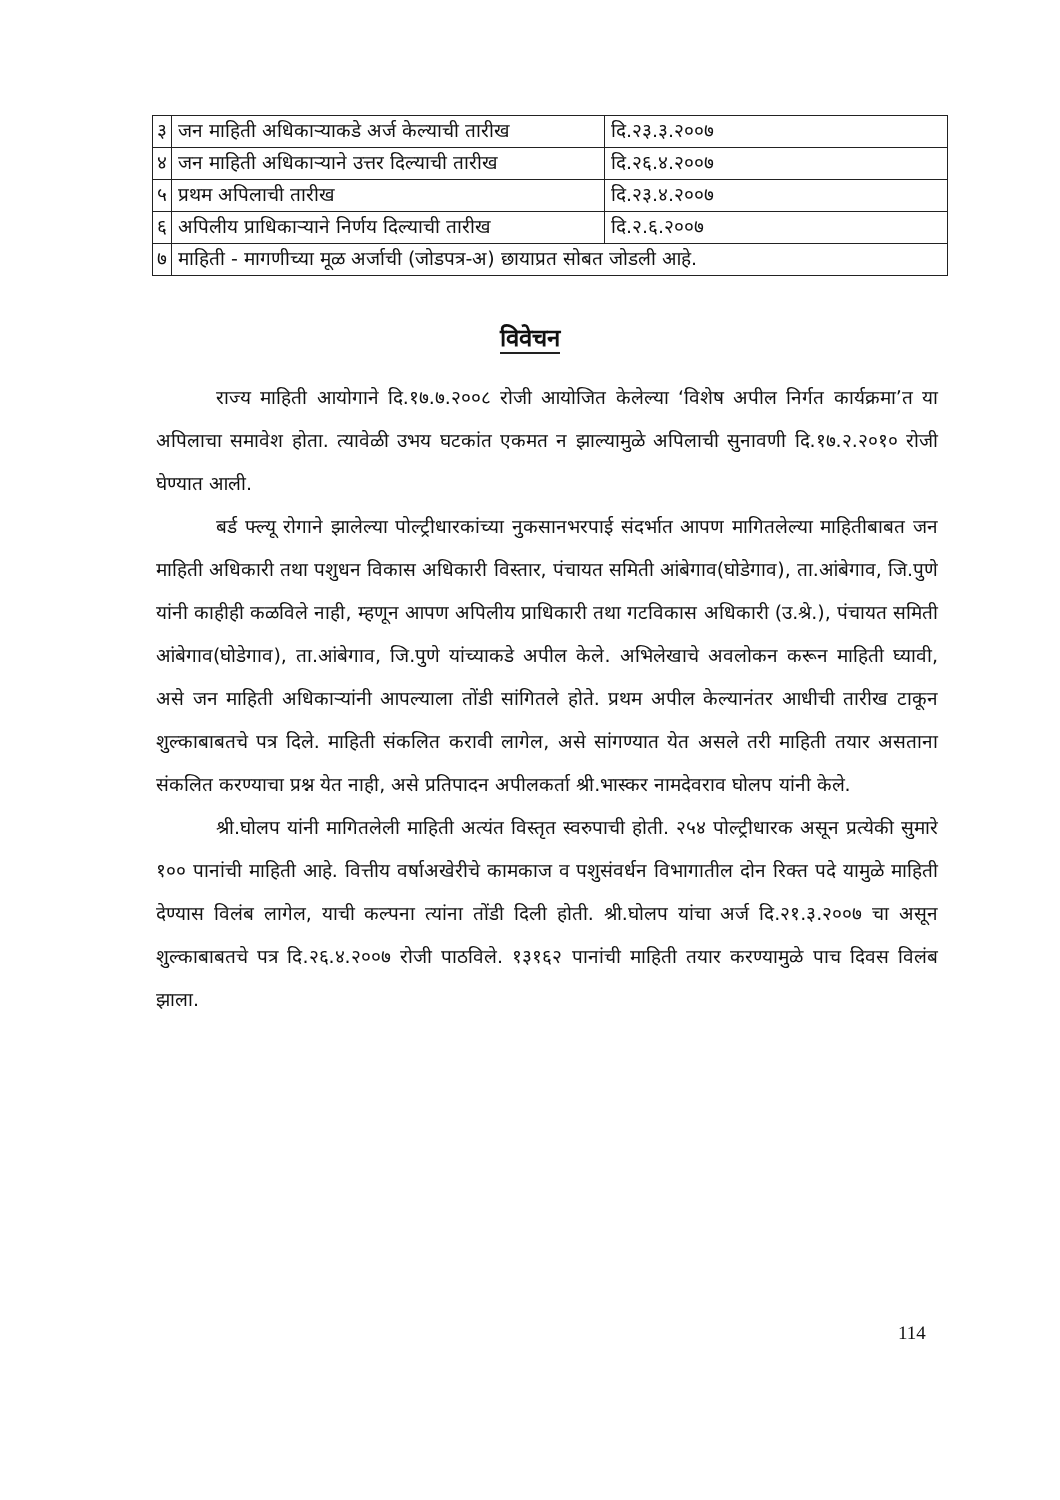| ३ | जन माहिती अधिकाऱ्याकडे अर्ज केल्याची तारीख | दि.२३.३.२००७ |
| ४ | जन माहिती अधिकाऱ्याने उत्तर दिल्याची तारीख | दि.२६.४.२००७ |
| ५ | प्रथम अपिलाची तारीख | दि.२३.४.२००७ |
| ६ | अपिलीय प्राधिकाऱ्याने निर्णय दिल्याची तारीख | दि.२.६.२००७ |
| ७ | माहिती - मागणीच्या मूळ अर्जाची (जोडपत्र-अ) छायाप्रत सोबत जोडली आहे. | |
विवेचन
राज्य माहिती आयोगाने दि.१७.७.२००८ रोजी आयोजित केलेल्या ‘विशेष अपील निर्गत कार्यक्रमा’त या अपिलाचा समावेश होता. त्यावेळी उभय घटकांत एकमत न झाल्यामुळे अपिलाची सुनावणी दि.१७.२.२०१० रोजी घेण्यात आली.
बर्ड फ्ल्यू रोगाने झालेल्या पोल्ट्रीधारकांच्या नुकसानभरपाई संदर्भात आपण मागितलेल्या माहितीबाबत जन माहिती अधिकारी तथा पशुधन विकास अधिकारी विस्तार, पंचायत समिती आंबेगाव(घोडेगाव), ता.आंबेगाव, जि.पुणे यांनी काहीही कळविले नाही, म्हणून आपण अपिलीय प्राधिकारी तथा गटविकास अधिकारी (उ.श्रे.), पंचायत समिती आंबेगाव(घोडेगाव), ता.आंबेगाव, जि.पुणे यांच्याकडे अपील केले. अभिलेखाचे अवलोकन करून माहिती घ्यावी, असे जन माहिती अधिकाऱ्यांनी आपल्याला तोंडी सांगितले होते. प्रथम अपील केल्यानंतर आधीची तारीख टाकून शुल्काबाबतचे पत्र दिले. माहिती संकलित करावी लागेल, असे सांगण्यात येत असले तरी माहिती तयार असताना संकलित करण्याचा प्रश्न येत नाही, असे प्रतिपादन अपीलकर्ता श्री.भास्कर नामदेवराव घोलप यांनी केले.
श्री.घोलप यांनी मागितलेली माहिती अत्यंत विस्तृत स्वरुपाची होती. २५४ पोल्ट्रीधारक असून प्रत्येकी सुमारे १०० पानांची माहिती आहे. वित्तीय वर्षाअखेरीचे कामकाज व पशुसंवर्धन विभागातील दोन रिक्त पदे यामुळे माहिती देण्यास विलंब लागेल, याची कल्पना त्यांना तोंडी दिली होती. श्री.घोलप यांचा अर्ज दि.२१.३.२००७ चा असून शुल्काबाबतचे पत्र दि.२६.४.२००७ रोजी पाठविले. १३१६२ पानांची माहिती तयार करण्यामुळे पाच दिवस विलंब झाला.
114